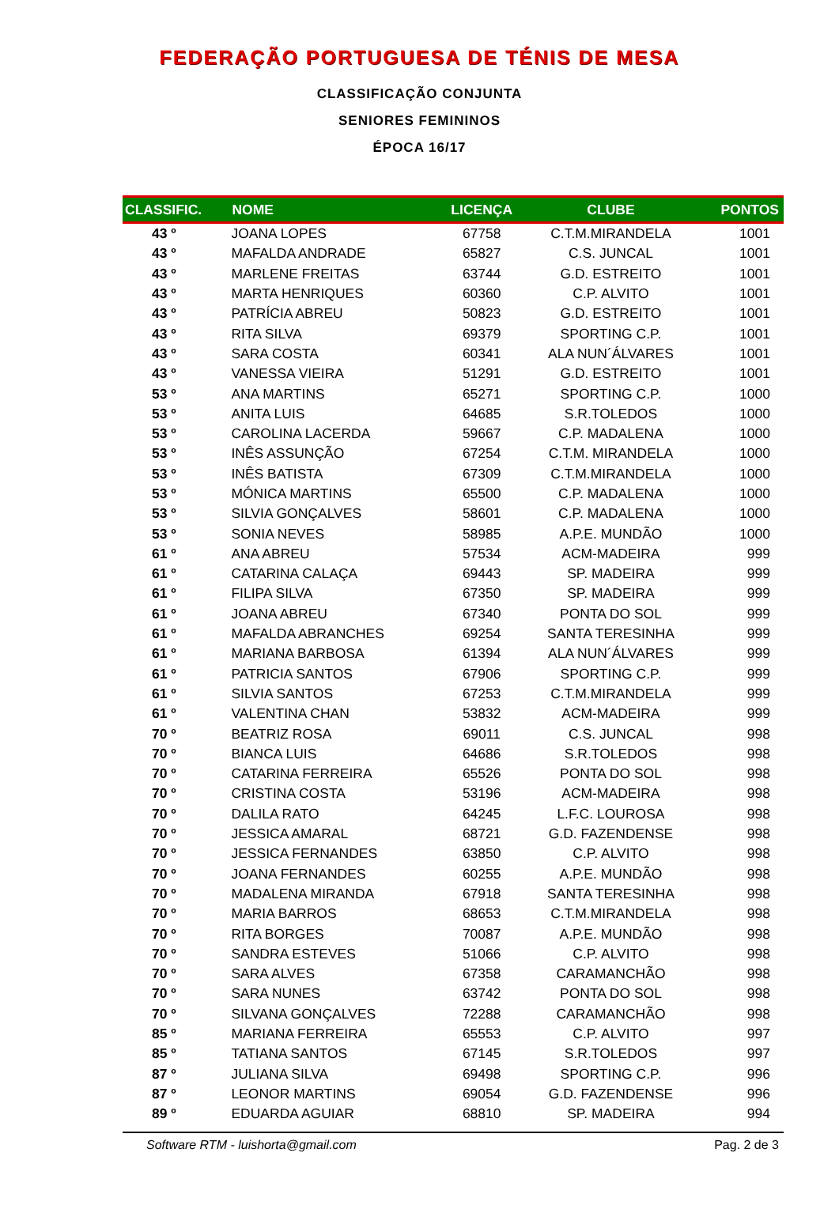FEDERAÇÃO PORTUGUESA DE TÉNIS DE MESA
CLASSIFICAÇÃO CONJUNTA
SENIORES FEMININOS
ÉPOCA 16/17
| CLASSIFIC. | NOME | LICENÇA | CLUBE | PONTOS |
| --- | --- | --- | --- | --- |
| 43 º | JOANA LOPES | 67758 | C.T.M.MIRANDELA | 1001 |
| 43 º | MAFALDA ANDRADE | 65827 | C.S. JUNCAL | 1001 |
| 43 º | MARLENE FREITAS | 63744 | G.D. ESTREITO | 1001 |
| 43 º | MARTA HENRIQUES | 60360 | C.P. ALVITO | 1001 |
| 43 º | PATRÍCIA ABREU | 50823 | G.D. ESTREITO | 1001 |
| 43 º | RITA SILVA | 69379 | SPORTING C.P. | 1001 |
| 43 º | SARA COSTA | 60341 | ALA NUN´ÁLVARES | 1001 |
| 43 º | VANESSA VIEIRA | 51291 | G.D. ESTREITO | 1001 |
| 53 º | ANA MARTINS | 65271 | SPORTING C.P. | 1000 |
| 53 º | ANITA LUIS | 64685 | S.R.TOLEDOS | 1000 |
| 53 º | CAROLINA LACERDA | 59667 | C.P. MADALENA | 1000 |
| 53 º | INÊS ASSUNÇÃO | 67254 | C.T.M. MIRANDELA | 1000 |
| 53 º | INÊS BATISTA | 67309 | C.T.M.MIRANDELA | 1000 |
| 53 º | MÓNICA MARTINS | 65500 | C.P. MADALENA | 1000 |
| 53 º | SILVIA GONÇALVES | 58601 | C.P. MADALENA | 1000 |
| 53 º | SONIA NEVES | 58985 | A.P.E. MUNDÃO | 1000 |
| 61 º | ANA ABREU | 57534 | ACM-MADEIRA | 999 |
| 61 º | CATARINA CALAÇA | 69443 | SP. MADEIRA | 999 |
| 61 º | FILIPA SILVA | 67350 | SP. MADEIRA | 999 |
| 61 º | JOANA ABREU | 67340 | PONTA DO SOL | 999 |
| 61 º | MAFALDA ABRANCHES | 69254 | SANTA TERESINHA | 999 |
| 61 º | MARIANA BARBOSA | 61394 | ALA NUN´ÁLVARES | 999 |
| 61 º | PATRICIA SANTOS | 67906 | SPORTING C.P. | 999 |
| 61 º | SILVIA SANTOS | 67253 | C.T.M.MIRANDELA | 999 |
| 61 º | VALENTINA CHAN | 53832 | ACM-MADEIRA | 999 |
| 70 º | BEATRIZ ROSA | 69011 | C.S. JUNCAL | 998 |
| 70 º | BIANCA LUIS | 64686 | S.R.TOLEDOS | 998 |
| 70 º | CATARINA FERREIRA | 65526 | PONTA DO SOL | 998 |
| 70 º | CRISTINA COSTA | 53196 | ACM-MADEIRA | 998 |
| 70 º | DALILA RATO | 64245 | L.F.C. LOUROSA | 998 |
| 70 º | JESSICA AMARAL | 68721 | G.D. FAZENDENSE | 998 |
| 70 º | JESSICA FERNANDES | 63850 | C.P. ALVITO | 998 |
| 70 º | JOANA FERNANDES | 60255 | A.P.E. MUNDÃO | 998 |
| 70 º | MADALENA MIRANDA | 67918 | SANTA TERESINHA | 998 |
| 70 º | MARIA BARROS | 68653 | C.T.M.MIRANDELA | 998 |
| 70 º | RITA BORGES | 70087 | A.P.E. MUNDÃO | 998 |
| 70 º | SANDRA ESTEVES | 51066 | C.P. ALVITO | 998 |
| 70 º | SARA ALVES | 67358 | CARAMANCHÃO | 998 |
| 70 º | SARA NUNES | 63742 | PONTA DO SOL | 998 |
| 70 º | SILVANA GONÇALVES | 72288 | CARAMANCHÃO | 998 |
| 85 º | MARIANA FERREIRA | 65553 | C.P. ALVITO | 997 |
| 85 º | TATIANA SANTOS | 67145 | S.R.TOLEDOS | 997 |
| 87 º | JULIANA SILVA | 69498 | SPORTING C.P. | 996 |
| 87 º | LEONOR MARTINS | 69054 | G.D. FAZENDENSE | 996 |
| 89 º | EDUARDA AGUIAR | 68810 | SP. MADEIRA | 994 |
Software RTM - luishorta@gmail.com Pag. 2 de 3